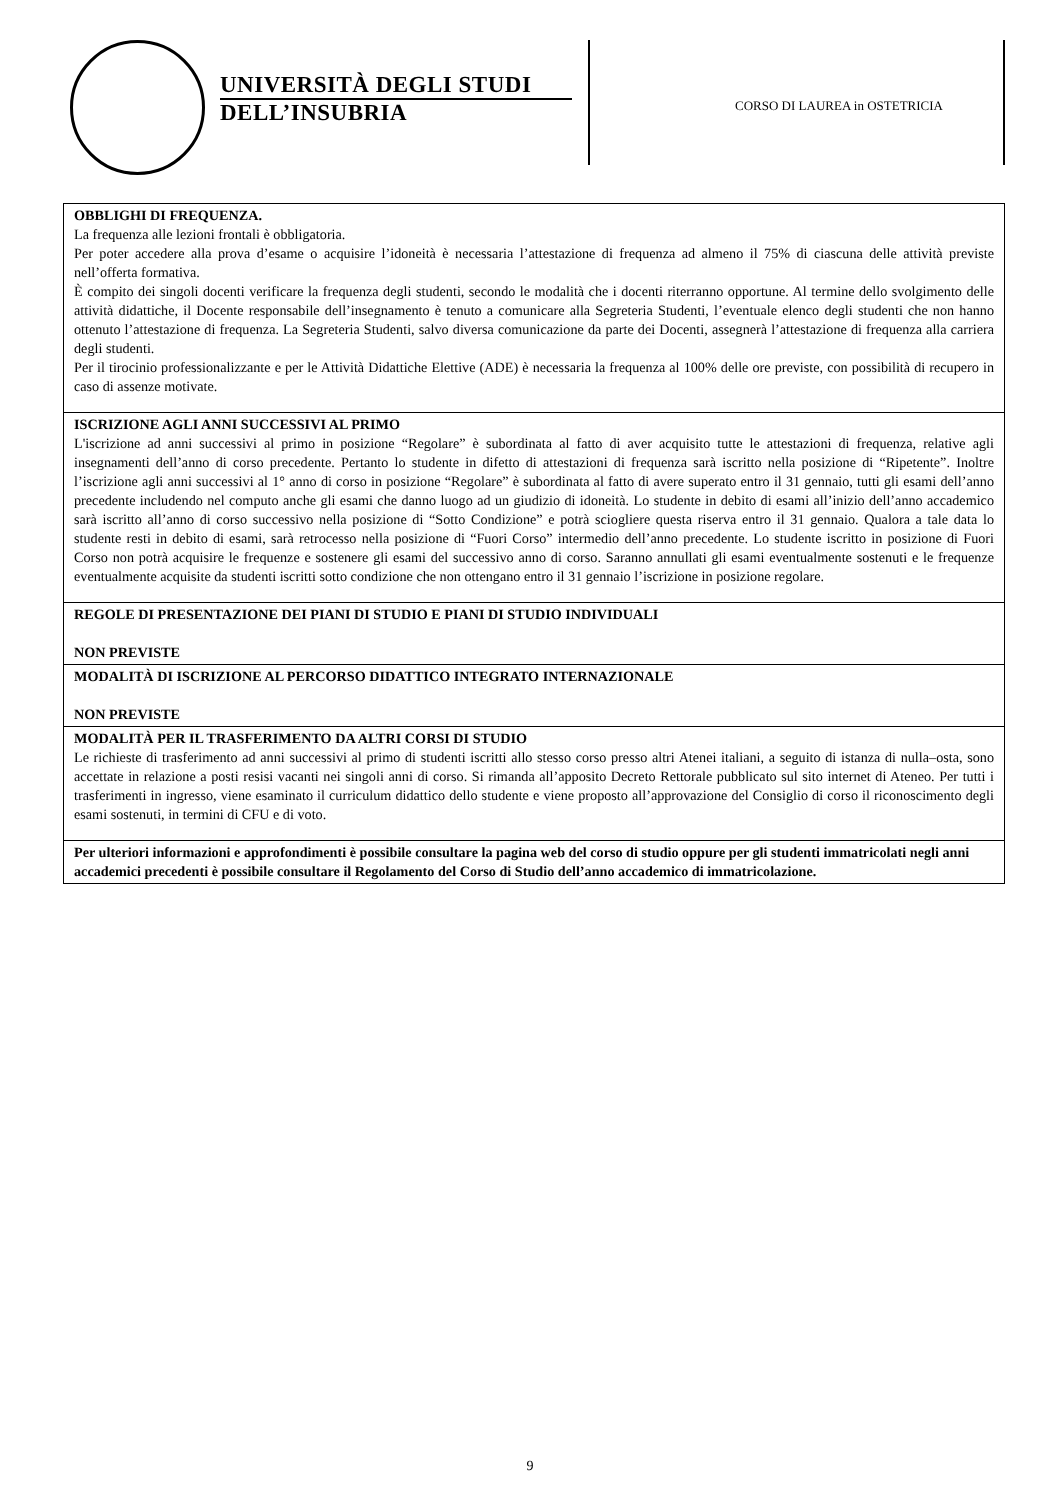UNIVERSITÀ DEGLI STUDI
DELL’INSUBRIA
CORSO DI LAUREA in OSTETRICIA
| OBBLIGHI DI FREQUENZA. La frequenza alle lezioni frontali è obbligatoria. Per poter accedere alla prova d’esame o acquisire l’idoneità è necessaria l’attestazione di frequenza ad almeno il 75% di ciascuna delle attività previste nell’offerta formativa. È compito dei singoli docenti verificare la frequenza degli studenti, secondo le modalità che i docenti riterranno opportune. Al termine dello svolgimento delle attività didattiche, il Docente responsabile dell’insegnamento è tenuto a comunicare alla Segreteria Studenti, l’eventuale elenco degli studenti che non hanno ottenuto l’attestazione di frequenza. La Segreteria Studenti, salvo diversa comunicazione da parte dei Docenti, assegnerà l’attestazione di frequenza alla carriera degli studenti. Per il tirocinio professionalizzante e per le Attività Didattiche Elettive (ADE) è necessaria la frequenza al 100% delle ore previste, con possibilità di recupero in caso di assenze motivate. |
| ISCRIZIONE AGLI ANNI SUCCESSIVI AL PRIMO L'iscrizione ad anni successivi al primo in posizione “Regolare” è subordinata al fatto di aver acquisito tutte le attestazioni di frequenza, relative agli insegnamenti dell’anno di corso precedente. Pertanto lo studente in difetto di attestazioni di frequenza sarà iscritto nella posizione di “Ripetente”. Inoltre l’iscrizione agli anni successivi al 1° anno di corso in posizione “Regolare” è subordinata al fatto di avere superato entro il 31 gennaio, tutti gli esami dell’anno precedente includendo nel computo anche gli esami che danno luogo ad un giudizio di idoneità. Lo studente in debito di esami all’inizio dell’anno accademico sarà iscritto all’anno di corso successivo nella posizione di “Sotto Condizione” e potrà sciogliere questa riserva entro il 31 gennaio. Qualora a tale data lo studente resti in debito di esami, sarà retrocesso nella posizione di “Fuori Corso” intermedio dell’anno precedente. Lo studente iscritto in posizione di Fuori Corso non potrà acquisire le frequenze e sostenere gli esami del successivo anno di corso. Saranno annullati gli esami eventualmente sostenuti e le frequenze eventualmente acquisite da studenti iscritti sotto condizione che non ottengano entro il 31 gennaio l’iscrizione in posizione regolare. |
| REGOLE DI PRESENTAZIONE DEI PIANI DI STUDIO E PIANI DI STUDIO INDIVIDUALI NON PREVISTE |
| MODALITÀ DI ISCRIZIONE AL PERCORSO DIDATTICO INTEGRATO INTERNAZIONALE NON PREVISTE |
| MODALITÀ PER IL TRASFERIMENTO DA ALTRI CORSI DI STUDIO Le richieste di trasferimento ad anni successivi al primo di studenti iscritti allo stesso corso presso altri Atenei italiani, a seguito di istanza di nulla–osta, sono accettate in relazione a posti resisi vacanti nei singoli anni di corso. Si rimanda all’apposito Decreto Rettorale pubblicato sul sito internet di Ateneo. Per tutti i trasferimenti in ingresso, viene esaminato il curriculum didattico dello studente e viene proposto all’approvazione del Consiglio di corso il riconoscimento degli esami sostenuti, in termini di CFU e di voto. |
| Per ulteriori informazioni e approfondimenti è possibile consultare la pagina web del corso di studio oppure per gli studenti immatricolati negli anni accademici precedenti è possibile consultare il Regolamento del Corso di Studio dell’anno accademico di immatricolazione. |
9